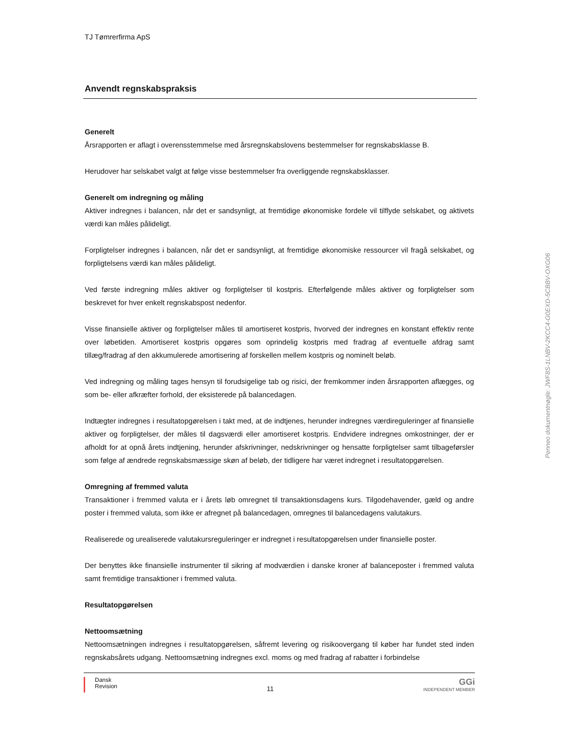TJ Tømrerfirma ApS
Anvendt regnskabspraksis
Generelt
Årsrapporten er aflagt i overensstemmelse med årsregnskabslovens bestemmelser for regnskabsklasse B.
Herudover har selskabet valgt at følge visse bestemmelser fra overliggende regnskabsklasser.
Generelt om indregning og måling
Aktiver indregnes i balancen, når det er sandsynligt, at fremtidige økonomiske fordele vil tilflyde selskabet, og aktivets værdi kan måles pålideligt.
Forpligtelser indregnes i balancen, når det er sandsynligt, at fremtidige økonomiske ressourcer vil fragå selskabet, og forpligtelsens værdi kan måles pålideligt.
Ved første indregning måles aktiver og forpligtelser til kostpris. Efterfølgende måles aktiver og forpligtelser som beskrevet for hver enkelt regnskabspost nedenfor.
Visse finansielle aktiver og forpligtelser måles til amortiseret kostpris, hvorved der indregnes en konstant effektiv rente over løbetiden. Amortiseret kostpris opgøres som oprindelig kostpris med fradrag af eventuelle afdrag samt tillæg/fradrag af den akkumulerede amortisering af forskellen mellem kostpris og nominelt beløb.
Ved indregning og måling tages hensyn til forudsigelige tab og risici, der fremkommer inden årsrapporten aflægges, og som be- eller afkræfter forhold, der eksisterede på balancedagen.
Indtægter indregnes i resultatopgørelsen i takt med, at de indtjenes, herunder indregnes værdireguleringer af finansielle aktiver og forpligtelser, der måles til dagsværdi eller amortiseret kostpris. Endvidere indregnes omkostninger, der er afholdt for at opnå årets indtjening, herunder afskrivninger, nedskrivninger og hensatte forpligtelser samt tilbageførsler som følge af ændrede regnskabsmæssige skøn af beløb, der tidligere har været indregnet i resultatopgørelsen.
Omregning af fremmed valuta
Transaktioner i fremmed valuta er i årets løb omregnet til transaktionsdagens kurs. Tilgodehavender, gæld og andre poster i fremmed valuta, som ikke er afregnet på balancedagen, omregnes til balancedagens valutakurs.
Realiserede og urealiserede valutakursreguleringer er indregnet i resultatopgørelsen under finansielle poster.
Der benyttes ikke finansielle instrumenter til sikring af modværdien i danske kroner af balanceposter i fremmed valuta samt fremtidige transaktioner i fremmed valuta.
Resultatopgørelsen
Nettoomsætning
Nettoomsætningen indregnes i resultatopgørelsen, såfremt levering og risikoovergang til køber har fundet sted inden regnskabsårets udgang. Nettoomsætning indregnes excl. moms og med fradrag af rabatter i forbindelse
Dansk
Revision
11
GGi
INDEPENDENT MEMBER
Penneo dokumentnøgle: JWF8S-1LNBV-2KCC4-G0EXD-5CBBV-OXG06